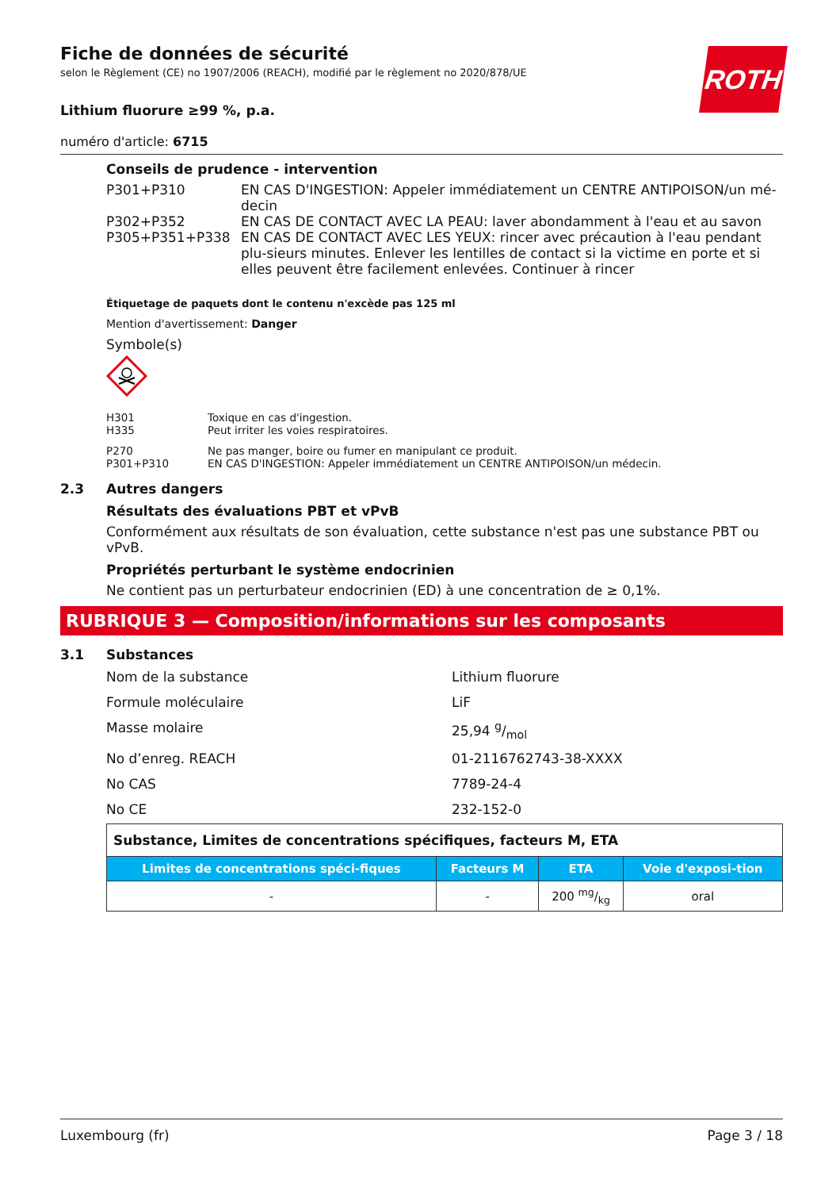ROTH
Fiche de données de sécurité
selon le Règlement (CE) no 1907/2006 (REACH), modifié par le règlement no 2020/878/UE
Lithium fluorure ≥99 %, p.a.
numéro d'article: 6715
Conseils de prudence - intervention
P301+P310
EN CAS D'INGESTION: Appeler immédiatement un CENTRE ANTIPOISON/un mé-decin
P302+P352
EN CAS DE CONTACT AVEC LA PEAU: laver abondamment à l'eau et au savon
P305+P351+P338
EN CAS DE CONTACT AVEC LES YEUX: rincer avec précaution à l'eau pendant plu-sieurs minutes. Enlever les lentilles de contact si la victime en porte et si elles peuvent être facilement enlevées. Continuer à rincer
Étiquetage de paquets dont le contenu n'excède pas 125 ml
Mention d'avertissement: Danger
Symbole(s)
H301
Toxique en cas d'ingestion.
H335
Peut irriter les voies respiratoires.
P270
Ne pas manger, boire ou fumer en manipulant ce produit.
P301+P310
EN CAS D'INGESTION: Appeler immédiatement un CENTRE ANTIPOISON/un médecin.
2.3 Autres dangers
Résultats des évaluations PBT et vPvB
Conformément aux résultats de son évaluation, cette substance n'est pas une substance PBT ou vPvB.
Propriétés perturbant le système endocrinien
Ne contient pas un perturbateur endocrinien (ED) à une concentration de ≥ 0,1%.
RUBRIQUE 3 — Composition/informations sur les composants
3.1 Substances
Nom de la substance
Lithium fluorure
Formule moléculaire
LiF
Masse molaire
25,94 g/mol
No d’enreg. REACH
01-2116762743-38-XXXX
No CAS
7789-24-4
No CE
232-152-0
| Substance, Limites de concentrations spécifiques, facteurs M, ETA | | | |
| Limites de concentrations spéci-fiques | Facteurs M | ETA | Voie d'exposi-tion |
| - | - | 200 mg/kg | oral |
Luxembourg (fr) Page 3 / 18